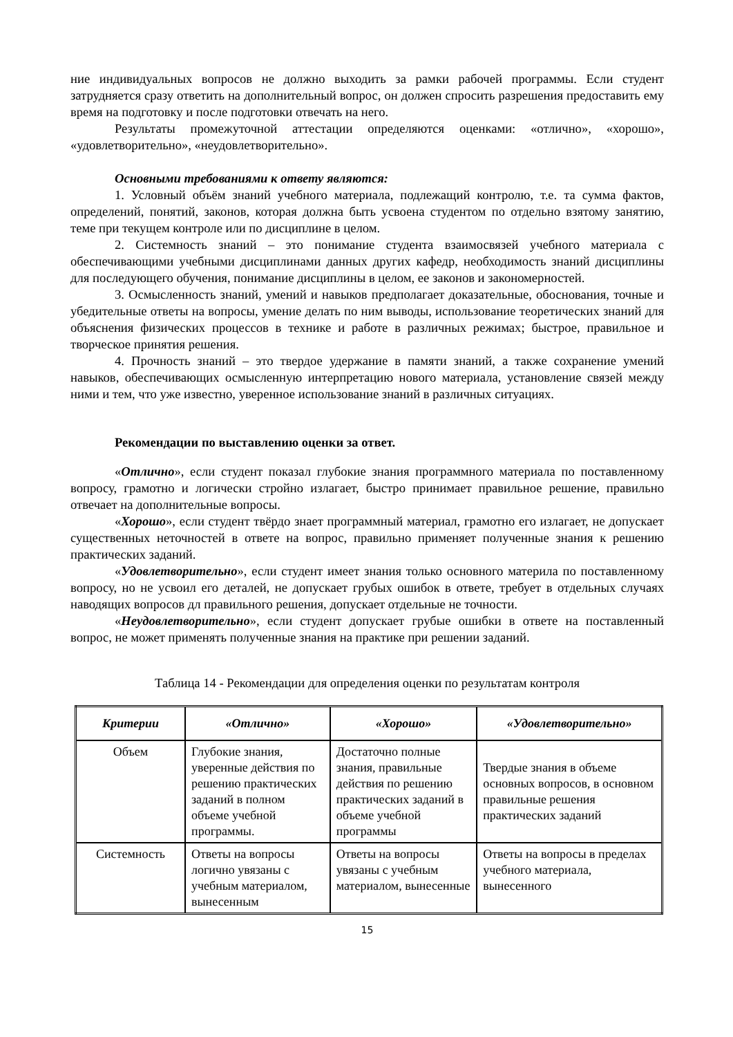ние индивидуальных вопросов не должно выходить за рамки рабочей программы. Если студент затрудняется сразу ответить на дополнительный вопрос, он должен спросить разрешения предоставить ему время на подготовку и после подготовки отвечать на него.
Результаты промежуточной аттестации определяются оценками: «отлично», «хорошо», «удовлетворительно», «неудовлетворительно».
Основными требованиями к ответу являются:
1. Условный объём знаний учебного материала, подлежащий контролю, т.е. та сумма фактов, определений, понятий, законов, которая должна быть усвоена студентом по отдельно взятому занятию, теме при текущем контроле или по дисциплине в целом.
2. Системность знаний – это понимание студента взаимосвязей учебного материала с обеспечивающими учебными дисциплинами данных других кафедр, необходимость знаний дисциплины для последующего обучения, понимание дисциплины в целом, ее законов и закономерностей.
3. Осмысленность знаний, умений и навыков предполагает доказательные, обоснования, точные и убедительные ответы на вопросы, умение делать по ним выводы, использование теоретических знаний для объяснения физических процессов в технике и работе в различных режимах; быстрое, правильное и творческое принятия решения.
4. Прочность знаний – это твердое удержание в памяти знаний, а также сохранение умений навыков, обеспечивающих осмысленную интерпретацию нового материала, установление связей между ними и тем, что уже известно, уверенное использование знаний в различных ситуациях.
Рекомендации по выставлению оценки за ответ.
«Отлично», если студент показал глубокие знания программного материала по поставленному вопросу, грамотно и логически стройно излагает, быстро принимает правильное решение, правильно отвечает на дополнительные вопросы.
«Хорошо», если студент твёрдо знает программный материал, грамотно его излагает, не допускает существенных неточностей в ответе на вопрос, правильно применяет полученные знания к решению практических заданий.
«Удовлетворительно», если студент имеет знания только основного материла по поставленному вопросу, но не усвоил его деталей, не допускает грубых ошибок в ответе, требует в отдельных случаях наводящих вопросов дл правильного решения, допускает отдельные не точности.
«Неудовлетворительно», если студент допускает грубые ошибки в ответе на поставленный вопрос, не может применять полученные знания на практике при решении заданий.
Таблица 14 - Рекомендации для определения оценки по результатам контроля
| Критерии | «Отлично» | «Хорошо» | «Удовлетворительно» |
| --- | --- | --- | --- |
| Объем | Глубокие знания, уверенные действия по решению практических заданий в полном объеме учебной программы. | Достаточно полные знания, правильные действия по решению практических заданий в объеме учебной программы | Твердые знания в объеме основных вопросов, в основном правильные решения практических заданий |
| Системность | Ответы на вопросы логично увязаны с учебным материалом, вынесенным | Ответы на вопросы увязаны с учебным материалом, вынесенные | Ответы на вопросы в пределах учебного материала, вынесенного |
15